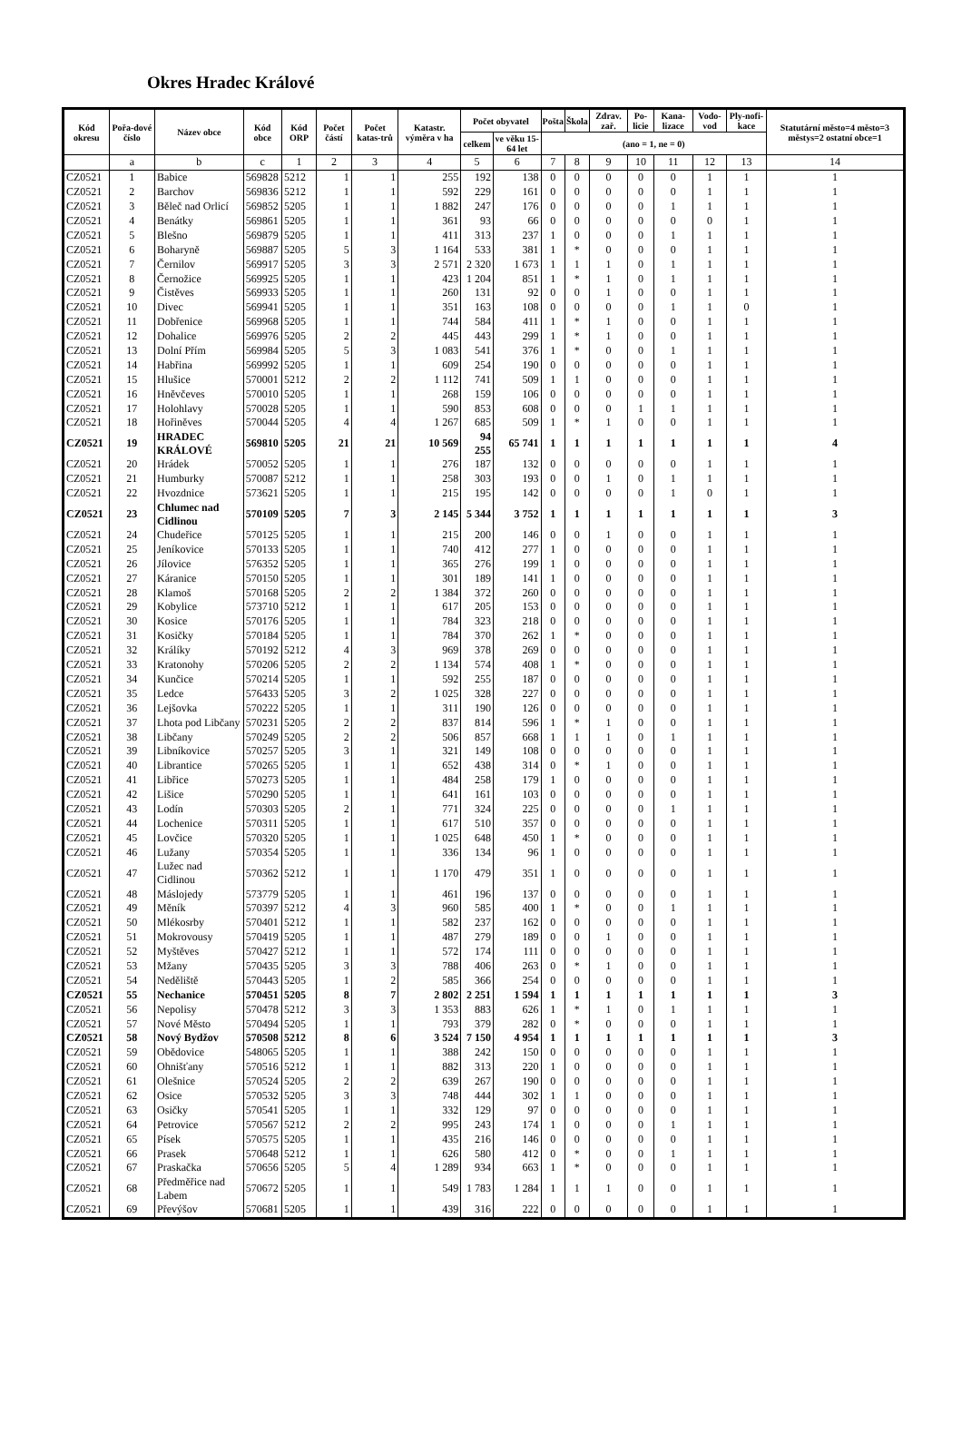Okres Hradec Králové
| Kód okresu | Pořa-dové číslo | Název obce | Kód obce | Kód ORP | Počet částí | Počet katas-trů | Katastr. výměra v ha | Počet obyvatel | | Pošta | Škola | Zdrav. zař. | Po-licie | Kana-lizace | Vodo-vod | Ply-nofi-kace | Statutární město=4 město=3 městys=2 ostatní obce=1 |
| --- | --- | --- | --- | --- | --- | --- | --- | --- | --- | --- | --- | --- | --- | --- | --- | --- | --- |
| | | | | | | | | celkem | ve věku 15-64 let | (ano = 1, ne = 0) | | | | | | | |
| | a | b | c | 1 | 2 | 3 | 4 | 5 | 6 | 7 | 8 | 9 | 10 | 11 | 12 | 13 | 14 |
| CZ0521 | 1 | Babice | 569828 | 5212 | 1 | 1 | 255 | 192 | 138 | 0 | 0 | 0 | 0 | 0 | 1 | 1 | 1 |
| CZ0521 | 2 | Barchov | 569836 | 5212 | 1 | 1 | 592 | 229 | 161 | 0 | 0 | 0 | 0 | 0 | 1 | 1 | 1 |
| CZ0521 | 3 | Běleč nad Orlicí | 569852 | 5205 | 1 | 1 | 1 882 | 247 | 176 | 0 | 0 | 0 | 0 | 1 | 1 | 1 | 1 |
| CZ0521 | 4 | Benátky | 569861 | 5205 | 1 | 1 | 361 | 93 | 66 | 0 | 0 | 0 | 0 | 0 | 0 | 1 | 1 |
| CZ0521 | 5 | Blešno | 569879 | 5205 | 1 | 1 | 411 | 313 | 237 | 1 | 0 | 0 | 0 | 1 | 1 | 1 | 1 |
| CZ0521 | 6 | Boharyně | 569887 | 5205 | 5 | 3 | 1 164 | 533 | 381 | 1 | * | 0 | 0 | 0 | 1 | 1 | 1 |
| CZ0521 | 7 | Černilov | 569917 | 5205 | 3 | 3 | 2 571 | 2 320 | 1 673 | 1 | 1 | 1 | 0 | 1 | 1 | 1 | 1 |
| CZ0521 | 8 | Černožice | 569925 | 5205 | 1 | 1 | 423 | 1 204 | 851 | 1 | * | 1 | 0 | 1 | 1 | 1 | 1 |
| CZ0521 | 9 | Čistěves | 569933 | 5205 | 1 | 1 | 260 | 131 | 92 | 0 | 0 | 1 | 0 | 0 | 1 | 1 | 1 |
| CZ0521 | 10 | Divec | 569941 | 5205 | 1 | 1 | 351 | 163 | 108 | 0 | 0 | 0 | 0 | 1 | 1 | 0 | 1 |
| CZ0521 | 11 | Dobřenice | 569968 | 5205 | 1 | 1 | 744 | 584 | 411 | 1 | * | 1 | 0 | 0 | 1 | 1 | 1 |
| CZ0521 | 12 | Dohalice | 569976 | 5205 | 2 | 2 | 445 | 443 | 299 | 1 | * | 1 | 0 | 0 | 1 | 1 | 1 |
| CZ0521 | 13 | Dolní Přím | 569984 | 5205 | 5 | 3 | 1 083 | 541 | 376 | 1 | * | 0 | 0 | 1 | 1 | 1 | 1 |
| CZ0521 | 14 | Habřina | 569992 | 5205 | 1 | 1 | 609 | 254 | 190 | 0 | 0 | 0 | 0 | 0 | 1 | 1 | 1 |
| CZ0521 | 15 | Hlušice | 570001 | 5212 | 2 | 2 | 1 112 | 741 | 509 | 1 | 1 | 0 | 0 | 0 | 1 | 1 | 1 |
| CZ0521 | 16 | Hněvčeves | 570010 | 5205 | 1 | 1 | 268 | 159 | 106 | 0 | 0 | 0 | 0 | 0 | 1 | 1 | 1 |
| CZ0521 | 17 | Holohlavy | 570028 | 5205 | 1 | 1 | 590 | 853 | 608 | 0 | 0 | 0 | 1 | 1 | 1 | 1 | 1 |
| CZ0521 | 18 | Hořiněves | 570044 | 5205 | 4 | 4 | 1 267 | 685 | 509 | 1 | * | 1 | 0 | 0 | 1 | 1 | 1 |
| CZ0521 | 19 | HRADEC KRÁLOVÉ | 569810 | 5205 | 21 | 21 | 10 569 | 94 255 | 65 741 | 1 | 1 | 1 | 1 | 1 | 1 | 1 | 4 |
| CZ0521 | 20 | Hrádek | 570052 | 5205 | 1 | 1 | 276 | 187 | 132 | 0 | 0 | 0 | 0 | 0 | 1 | 1 | 1 |
| CZ0521 | 21 | Humburky | 570087 | 5212 | 1 | 1 | 258 | 303 | 193 | 0 | 0 | 1 | 0 | 1 | 1 | 1 | 1 |
| CZ0521 | 22 | Hvozdnice | 573621 | 5205 | 1 | 1 | 215 | 195 | 142 | 0 | 0 | 0 | 0 | 1 | 0 | 1 | 1 |
| CZ0521 | 23 | Chlumec nad Cidlinou | 570109 | 5205 | 7 | 3 | 2 145 | 5 344 | 3 752 | 1 | 1 | 1 | 1 | 1 | 1 | 1 | 3 |
| CZ0521 | 24 | Chudeřice | 570125 | 5205 | 1 | 1 | 215 | 200 | 146 | 0 | 0 | 1 | 0 | 0 | 1 | 1 | 1 |
| CZ0521 | 25 | Jeníkovice | 570133 | 5205 | 1 | 1 | 740 | 412 | 277 | 1 | 0 | 0 | 0 | 0 | 1 | 1 | 1 |
| CZ0521 | 26 | Jílovice | 576352 | 5205 | 1 | 1 | 365 | 276 | 199 | 1 | 0 | 0 | 0 | 0 | 1 | 1 | 1 |
| CZ0521 | 27 | Káranice | 570150 | 5205 | 1 | 1 | 301 | 189 | 141 | 1 | 0 | 0 | 0 | 0 | 1 | 1 | 1 |
| CZ0521 | 28 | Klamoš | 570168 | 5205 | 2 | 2 | 1 384 | 372 | 260 | 0 | 0 | 0 | 0 | 0 | 1 | 1 | 1 |
| CZ0521 | 29 | Kobylice | 573710 | 5212 | 1 | 1 | 617 | 205 | 153 | 0 | 0 | 0 | 0 | 0 | 1 | 1 | 1 |
| CZ0521 | 30 | Kosice | 570176 | 5205 | 1 | 1 | 784 | 323 | 218 | 0 | 0 | 0 | 0 | 0 | 1 | 1 | 1 |
| CZ0521 | 31 | Kosičky | 570184 | 5205 | 1 | 1 | 784 | 370 | 262 | 1 | * | 0 | 0 | 0 | 1 | 1 | 1 |
| CZ0521 | 32 | Králíky | 570192 | 5212 | 4 | 3 | 969 | 378 | 269 | 0 | 0 | 0 | 0 | 0 | 1 | 1 | 1 |
| CZ0521 | 33 | Kratonohy | 570206 | 5205 | 2 | 2 | 1 134 | 574 | 408 | 1 | * | 0 | 0 | 0 | 1 | 1 | 1 |
| CZ0521 | 34 | Kunčice | 570214 | 5205 | 1 | 1 | 592 | 255 | 187 | 0 | 0 | 0 | 0 | 0 | 1 | 1 | 1 |
| CZ0521 | 35 | Ledce | 576433 | 5205 | 3 | 2 | 1 025 | 328 | 227 | 0 | 0 | 0 | 0 | 0 | 1 | 1 | 1 |
| CZ0521 | 36 | Lejšovka | 570222 | 5205 | 1 | 1 | 311 | 190 | 126 | 0 | 0 | 0 | 0 | 0 | 1 | 1 | 1 |
| CZ0521 | 37 | Lhota pod Libčany | 570231 | 5205 | 2 | 2 | 837 | 814 | 596 | 1 | * | 1 | 0 | 0 | 1 | 1 | 1 |
| CZ0521 | 38 | Libčany | 570249 | 5205 | 2 | 2 | 506 | 857 | 668 | 1 | 1 | 1 | 0 | 1 | 1 | 1 | 1 |
| CZ0521 | 39 | Libníkovice | 570257 | 5205 | 3 | 1 | 321 | 149 | 108 | 0 | 0 | 0 | 0 | 0 | 1 | 1 | 1 |
| CZ0521 | 40 | Librantice | 570265 | 5205 | 1 | 1 | 652 | 438 | 314 | 0 | * | 1 | 0 | 0 | 1 | 1 | 1 |
| CZ0521 | 41 | Libřice | 570273 | 5205 | 1 | 1 | 484 | 258 | 179 | 1 | 0 | 0 | 0 | 0 | 1 | 1 | 1 |
| CZ0521 | 42 | Lišice | 570290 | 5205 | 1 | 1 | 641 | 161 | 103 | 0 | 0 | 0 | 0 | 0 | 1 | 1 | 1 |
| CZ0521 | 43 | Lodín | 570303 | 5205 | 2 | 1 | 771 | 324 | 225 | 0 | 0 | 0 | 0 | 1 | 1 | 1 | 1 |
| CZ0521 | 44 | Lochenice | 570311 | 5205 | 1 | 1 | 617 | 510 | 357 | 0 | 0 | 0 | 0 | 0 | 1 | 1 | 1 |
| CZ0521 | 45 | Lovčice | 570320 | 5205 | 1 | 1 | 1 025 | 648 | 450 | 1 | * | 0 | 0 | 0 | 1 | 1 | 1 |
| CZ0521 | 46 | Lužany | 570354 | 5205 | 1 | 1 | 336 | 134 | 96 | 1 | 0 | 0 | 0 | 0 | 1 | 1 | 1 |
| CZ0521 | 47 | Lužec nad Cidlinou | 570362 | 5212 | 1 | 1 | 1 170 | 479 | 351 | 1 | 0 | 0 | 0 | 0 | 1 | 1 | 1 |
| CZ0521 | 48 | Máslojedy | 573779 | 5205 | 1 | 1 | 461 | 196 | 137 | 0 | 0 | 0 | 0 | 0 | 1 | 1 | 1 |
| CZ0521 | 49 | Měník | 570397 | 5212 | 4 | 3 | 960 | 585 | 400 | 1 | * | 0 | 0 | 1 | 1 | 1 | 1 |
| CZ0521 | 50 | Mlékosrby | 570401 | 5212 | 1 | 1 | 582 | 237 | 162 | 0 | 0 | 0 | 0 | 0 | 1 | 1 | 1 |
| CZ0521 | 51 | Mokrovousy | 570419 | 5205 | 1 | 1 | 487 | 279 | 189 | 0 | 0 | 1 | 0 | 0 | 1 | 1 | 1 |
| CZ0521 | 52 | Myštěves | 570427 | 5212 | 1 | 1 | 572 | 174 | 111 | 0 | 0 | 0 | 0 | 0 | 1 | 1 | 1 |
| CZ0521 | 53 | Mžany | 570435 | 5205 | 3 | 3 | 788 | 406 | 263 | 0 | * | 1 | 0 | 0 | 1 | 1 | 1 |
| CZ0521 | 54 | Neděliště | 570443 | 5205 | 1 | 2 | 585 | 366 | 254 | 0 | 0 | 0 | 0 | 0 | 1 | 1 | 1 |
| CZ0521 | 55 | Nechanice | 570451 | 5205 | 8 | 7 | 2 802 | 2 251 | 1 594 | 1 | 1 | 1 | 1 | 1 | 1 | 1 | 3 |
| CZ0521 | 56 | Nepolisy | 570478 | 5212 | 3 | 3 | 1 353 | 883 | 626 | 1 | * | 1 | 0 | 1 | 1 | 1 | 1 |
| CZ0521 | 57 | Nové Město | 570494 | 5205 | 1 | 1 | 793 | 379 | 282 | 0 | * | 0 | 0 | 0 | 1 | 1 | 1 |
| CZ0521 | 58 | Nový Bydžov | 570508 | 5212 | 8 | 6 | 3 524 | 7 150 | 4 954 | 1 | 1 | 1 | 1 | 1 | 1 | 1 | 3 |
| CZ0521 | 59 | Obědovice | 548065 | 5205 | 1 | 1 | 388 | 242 | 150 | 0 | 0 | 0 | 0 | 0 | 1 | 1 | 1 |
| CZ0521 | 60 | Ohnišťany | 570516 | 5212 | 1 | 1 | 882 | 313 | 220 | 1 | 0 | 0 | 0 | 0 | 1 | 1 | 1 |
| CZ0521 | 61 | Olešnice | 570524 | 5205 | 2 | 2 | 639 | 267 | 190 | 0 | 0 | 0 | 0 | 0 | 1 | 1 | 1 |
| CZ0521 | 62 | Osice | 570532 | 5205 | 3 | 3 | 748 | 444 | 302 | 1 | 1 | 0 | 0 | 0 | 1 | 1 | 1 |
| CZ0521 | 63 | Osičky | 570541 | 5205 | 1 | 1 | 332 | 129 | 97 | 0 | 0 | 0 | 0 | 0 | 1 | 1 | 1 |
| CZ0521 | 64 | Petrovice | 570567 | 5212 | 2 | 2 | 995 | 243 | 174 | 1 | 0 | 0 | 0 | 1 | 1 | 1 | 1 |
| CZ0521 | 65 | Písek | 570575 | 5205 | 1 | 1 | 435 | 216 | 146 | 0 | 0 | 0 | 0 | 0 | 1 | 1 | 1 |
| CZ0521 | 66 | Prasek | 570648 | 5212 | 1 | 1 | 626 | 580 | 412 | 0 | * | 0 | 0 | 1 | 1 | 1 | 1 |
| CZ0521 | 67 | Praskačka | 570656 | 5205 | 5 | 4 | 1 289 | 934 | 663 | 1 | * | 0 | 0 | 0 | 1 | 1 | 1 |
| CZ0521 | 68 | Předměřice nad Labem | 570672 | 5205 | 1 | 1 | 549 | 1 783 | 1 284 | 1 | 1 | 1 | 0 | 0 | 1 | 1 | 1 |
| CZ0521 | 69 | Převýšov | 570681 | 5205 | 1 | 1 | 439 | 316 | 222 | 0 | 0 | 0 | 0 | 0 | 1 | 1 | 1 |